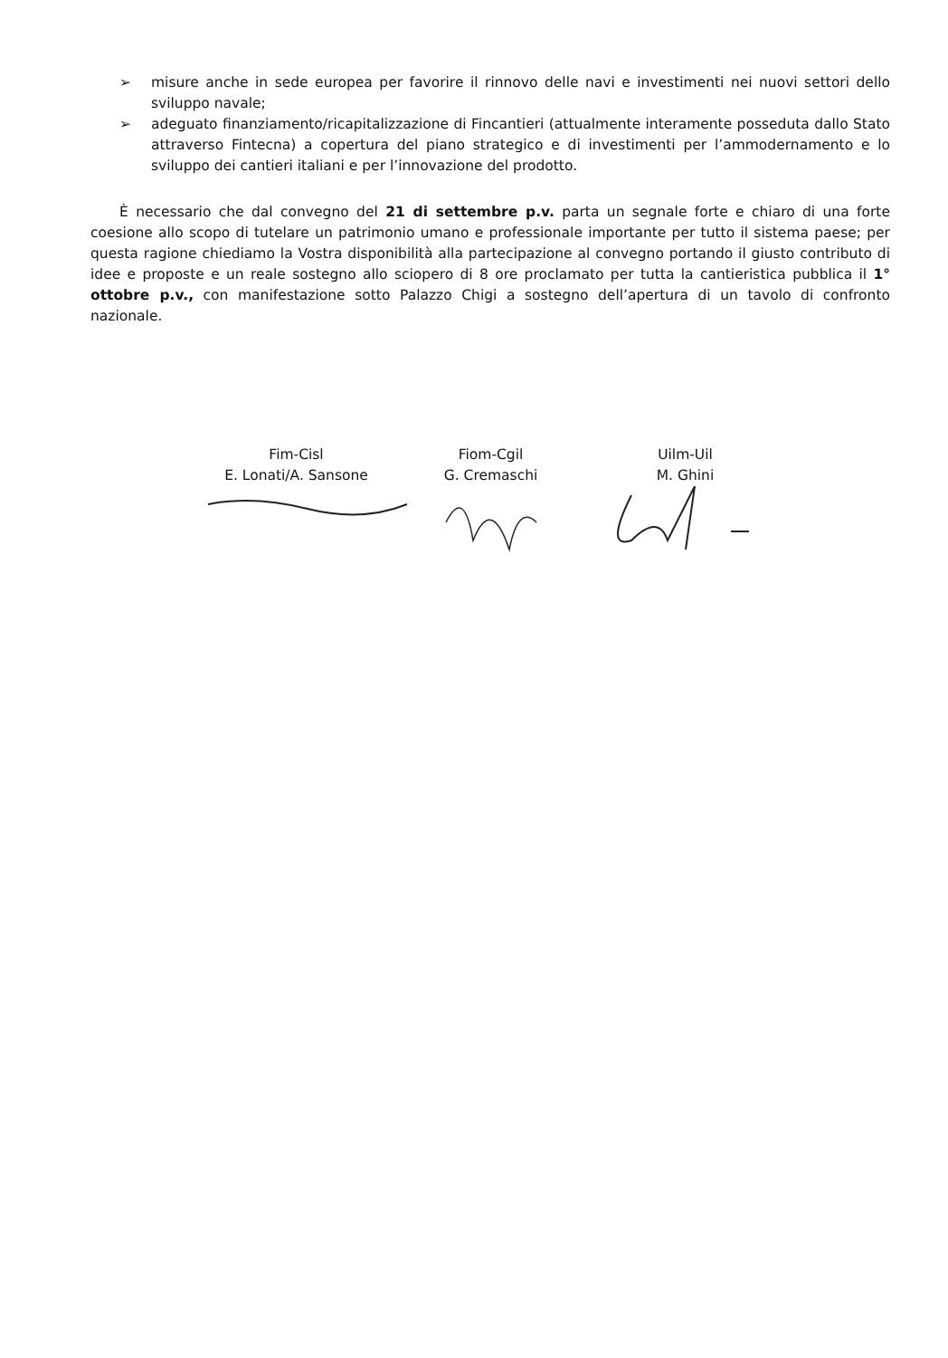➢ misure anche in sede europea per favorire il rinnovo delle navi e investimenti nei nuovi settori dello sviluppo navale;
➢ adeguato finanziamento/ricapitalizzazione di Fincantieri (attualmente interamente posseduta dallo Stato attraverso Fintecna) a copertura del piano strategico e di investimenti per l’ammodernamento e lo sviluppo dei cantieri italiani e per l’innovazione del prodotto.
È necessario che dal convegno del 21 di settembre p.v. parta un segnale forte e chiaro di una forte coesione allo scopo di tutelare un patrimonio umano e professionale importante per tutto il sistema paese; per questa ragione chiediamo la Vostra disponibilità alla partecipazione al convegno portando il giusto contributo di idee e proposte e un reale sostegno allo sciopero di 8 ore proclamato per tutta la cantieristica pubblica il 1° ottobre p.v., con manifestazione sotto Palazzo Chigi a sostegno dell’apertura di un tavolo di confronto nazionale.
Fim-Cisl
E. Lonati/A. Sansone
Fiom-Cgil
G. Cremaschi
Uilm-Uil
M. Ghini